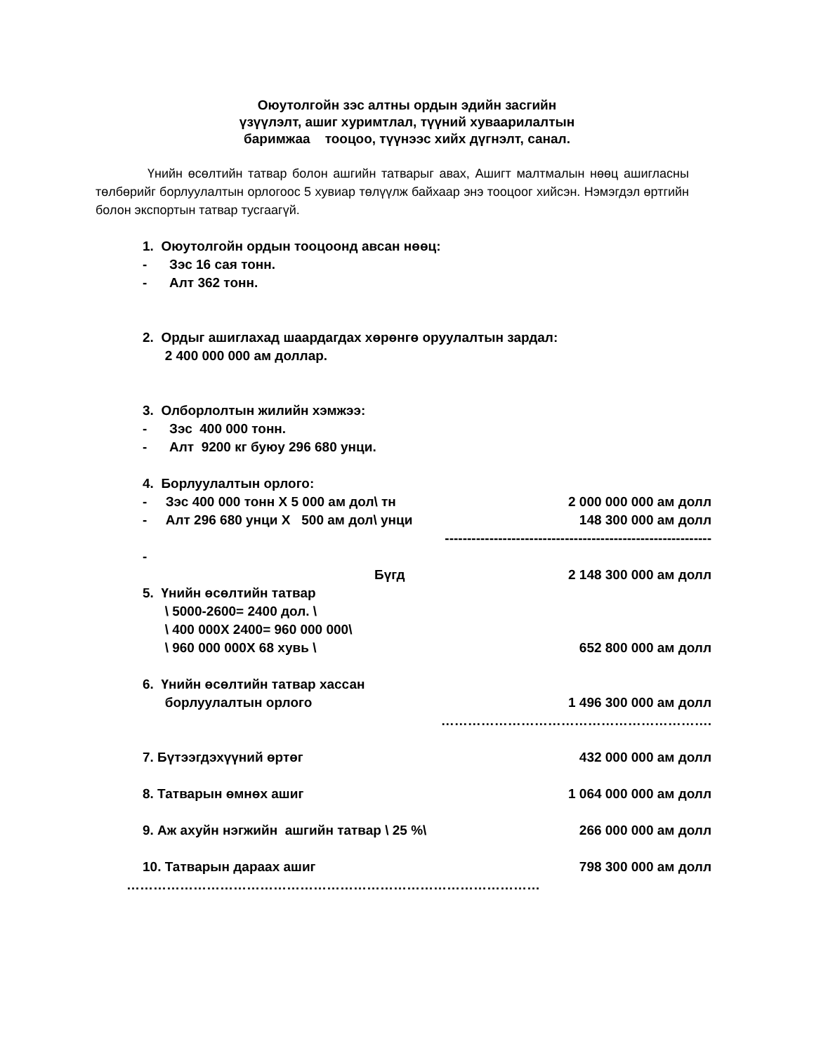Оюутолгойн зэс алтны ордын эдийн засгийн
үзүүлэлт, ашиг хуримтлал, түүний хуваарилалтын
баримжаа тооцоо, түүнээс хийх дүгнэлт, санал.
Үнийн өсөлтийн татвар болон ашгийн татварыг авах, Ашигт малтмалын нөөц ашигласны төлбөрийг борлуулалтын орлогоос 5 хувиар төлүүлж байхаар энэ тооцоог хийсэн. Нэмэгдэл өртгийн болон экспортын татвар тусгаагүй.
1. Оюутолгойн ордын тооцоонд авсан нөөц:
- Зэс 16 сая тонн.
- Алт 362 тонн.
2. Ордыг ашиглахад шаардагдах хөрөнгө оруулалтын зардал:
2 400 000 000 ам доллар.
3. Олборлолтын жилийн хэмжээ:
- Зэс 400 000 тонн.
- Алт 9200 кг буюу 296 680 унци.
4. Борлуулалтын орлого:
- Зэс 400 000 тонн Х 5 000 ам дол\ тн
2 000 000 000 ам долл
- Алт 296 680 унци Х 500 ам дол\ унци
148 300 000 ам долл
------------------------------------------------------------
-
Бүгд 2 148 300 000 ам долл
5. Үнийн өсөлтийн татвар
\ 5000-2600= 2400 дол. \
\ 400 000Х 2400= 960 000 000\
\ 960 000 000Х 68 хувь \
652 800 000 ам долл
6. Үнийн өсөлтийн татвар хассан
борлуулалтын орлого
1 496 300 000 ам долл
…………………………………………………….
7. Бүтээгдэхүүний өртөг 432 000 000 ам долл
8. Татварын өмнөх ашиг 1 064 000 000 ам долл
9. Аж ахуйн нэгжийн ашгийн татвар \ 25 %\
266 000 000 ам долл
10. Татварын дараах ашиг 798 300 000 ам долл
…………………………………………………………………………………